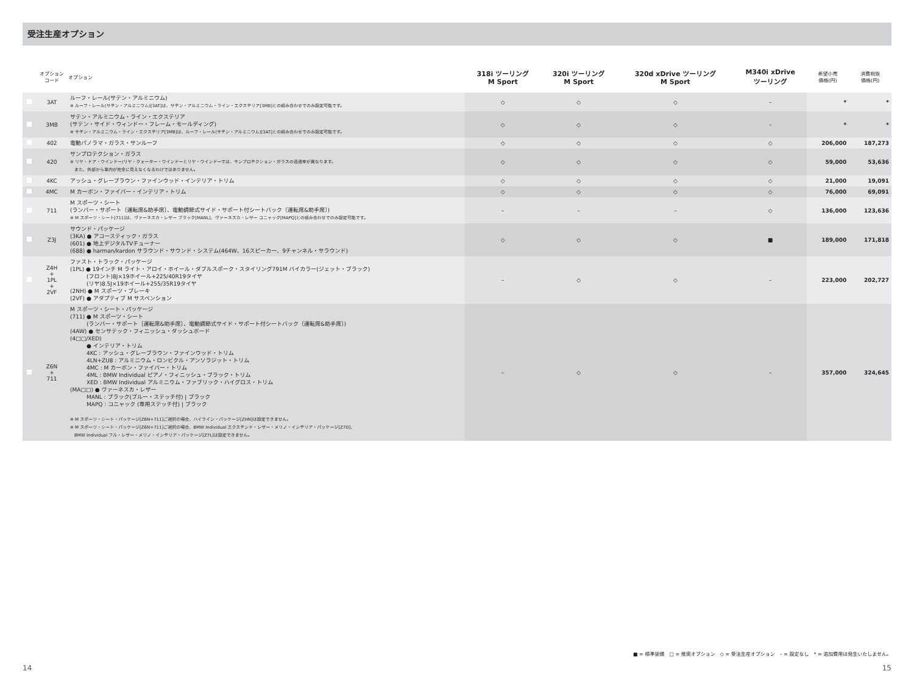受注生産オプション
| | オプション コード | オプション | 318i ツーリング M Sport | 320i ツーリング M Sport | 320d xDrive ツーリング M Sport | M340i xDrive ツーリング | 希望小売 価格(円) | 消費税抜 価格(円) |
| --- | --- | --- | --- | --- | --- | --- | --- | --- |
| | 3AT | ルーフ・レール(サテン・アルミニウム) ※ ルーフ・レール(サテン・アルミニウム)[3AT]は、サテン・アルミニウム・ライン・エクステリア[3MB]との組み合わせでのみ設定可能です。 | ◇ | ◇ | ◇ | – | * | * |
| | 3MB | サテン・アルミニウム・ライン・エクステリア (サテン・サイド・ウィンドー・フレーム・モールディング) ※ サテン・アルミニウム・ライン・エクステリア[3MB]は、ルーフ・レール(サテン・アルミニウム)[3AT]との組み合わせでのみ設定可能です。 | ◇ | ◇ | ◇ | – | * | * |
| | 402 | 電動パノラマ・ガラス・サンルーフ | ◇ | ◇ | ◇ | ◇ | 206,000 | 187,273 |
| | 420 | サンプロテクション・ガラス ※ リヤ・ドア・ウインドー/リヤ・クォーター・ウインドーとリヤ・ウインドーでは、サンプロテクション・ガラスの透過率が異なります。 また、外部から車内が完全に見えなくなるわけではありません。 | ◇ | ◇ | ◇ | ◇ | 59,000 | 53,636 |
| | 4KC | アッシュ・グレーブラウン・ファインウッド・インテリア・トリム | ◇ | ◇ | ◇ | ◇ | 21,000 | 19,091 |
| | 4MC | M カーボン・ファイバー・インテリア・トリム | ◇ | ◇ | ◇ | ◇ | 76,000 | 69,091 |
| | 711 | M スポーツ・シート (ランバー・サポート〔運転席&助手席〕、電動調節式サイド・サポート付シートバック〔運転席&助手席〕) ※ M スポーツ・シート[711]は、ヴァーネスカ・レザー ブラック[MANL]、ヴァーネスカ・レザー コニャック[MAPQ]との組み合わせでのみ設定可能です。 | – | – | – | ◇ | 136,000 | 123,636 |
| | Z3J | サウンド・パッケージ (3KA) ● アコースティック・ガラス (601) ● 地上デジタルTVチューナー (688) ● harman/kardon サラウンド・サウンド・システム(464W、16スピーカー、9チャンネル・サラウンド) | ◇ | ◇ | ◇ | ■ | 189,000 | 171,818 |
| | Z4H + 1PL + 2VF | ファスト・トラック・パッケージ (1PL) ● 19インチ M ライト・アロイ・ホイール・ダブルスポーク・スタイリング791M バイカラー(ジェット・ブラック) (フロント)8J×19ホイール+225/40R19タイヤ (リヤ)8.5J×19ホイール+255/35R19タイヤ (2NH) ● M スポーツ・ブレーキ (2VF) ● アダプティブ M サスペンション | – | ◇ | ◇ | – | 223,000 | 202,727 |
| | Z6N + 711 | M スポーツ・シート・パッケージ (711) ● M スポーツ・シート (ランバー・サポート〔運転席&助手席〕、電動調節式サイド・サポート付シートバック〔運転席&助手席〕) (4AW) ● センサテック・フィニッシュ・ダッシュボード (4□□/XED) ● インテリア・トリム 4KC : アッシュ・グレーブラウン・ファインウッド・トリム 4LN+ZU8 : アルミニウム・ロンビクル・アンソラジット・トリム 4MC : M カーボン・ファイバー・トリム 4ML : BMW Individual ピアノ・フィニッシュ・ブラック・トリム XED : BMW Individual アルミニウム・ファブリック・ハイグロス・トリム (MA□□) ● ヴァーネスカ・レザー MANL : ブラック(ブルー・ステッチ付) / ブラック MAPQ : コニャック (専用ステッチ付) / ブラック ※ M スポーツ・シート・パッケージ[Z6N+711]ご選択の場合、ハイライン・パッケージ[ZHN]は設定できません。 ※ M スポーツ・シート・パッケージ[Z6N+711]ご選択の場合、BMW Individual エクステンド・レザー・メリノ・インテリア・パッケージ[Z7D]、 BMW Individual フル・レザー・メリノ・インテリア・パッケージ[Z7L]は設定できません。 | – | ◇ | ◇ | – | 357,000 | 324,645 |
■ = 標準装備　□ = 推奨オプション　◇ = 受注生産オプション　– = 設定なし　* = 追加費用は発生いたしません。
14 15